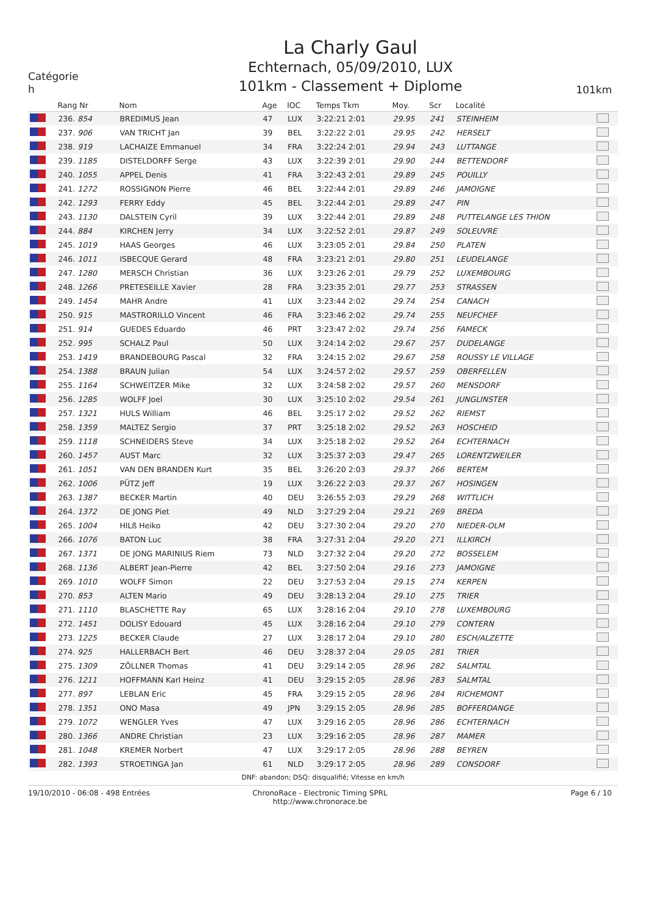Catégorie
h
La Charly Gaul
Echternach, 05/09/2010, LUX
101km - Classement + Diplome
101km
| | Rang Nr | Nom | Age | IOC | Temps Tkm | Moy. | Scr | Localité | |
| --- | --- | --- | --- | --- | --- | --- | --- | --- | --- |
| | 236. 854 | BREDIMUS Jean | 47 | LUX | 3:22:21 2:01 | 29.95 | 241 | STEINHEIM | |
| | 237. 906 | VAN TRICHT Jan | 39 | BEL | 3:22:22 2:01 | 29.95 | 242 | HERSELT | |
| | 238. 919 | LACHAIZE Emmanuel | 34 | FRA | 3:22:24 2:01 | 29.94 | 243 | LUTTANGE | |
| | 239. 1185 | DISTELDORFF Serge | 43 | LUX | 3:22:39 2:01 | 29.90 | 244 | BETTENDORF | |
| | 240. 1055 | APPEL Denis | 41 | FRA | 3:22:43 2:01 | 29.89 | 245 | POUILLY | |
| | 241. 1272 | ROSSIGNON Pierre | 46 | BEL | 3:22:44 2:01 | 29.89 | 246 | JAMOIGNE | |
| | 242. 1293 | FERRY Eddy | 45 | BEL | 3:22:44 2:01 | 29.89 | 247 | PIN | |
| | 243. 1130 | DALSTEIN Cyril | 39 | LUX | 3:22:44 2:01 | 29.89 | 248 | PUTTELANGE LES THION | |
| | 244. 884 | KIRCHEN Jerry | 34 | LUX | 3:22:52 2:01 | 29.87 | 249 | SOLEUVRE | |
| | 245. 1019 | HAAS Georges | 46 | LUX | 3:23:05 2:01 | 29.84 | 250 | PLATEN | |
| | 246. 1011 | ISBECQUE Gerard | 48 | FRA | 3:23:21 2:01 | 29.80 | 251 | LEUDELANGE | |
| | 247. 1280 | MERSCH Christian | 36 | LUX | 3:23:26 2:01 | 29.79 | 252 | LUXEMBOURG | |
| | 248. 1266 | PRETESEILLE Xavier | 28 | FRA | 3:23:35 2:01 | 29.77 | 253 | STRASSEN | |
| | 249. 1454 | MAHR Andre | 41 | LUX | 3:23:44 2:02 | 29.74 | 254 | CANACH | |
| | 250. 915 | MASTRORILLO Vincent | 46 | FRA | 3:23:46 2:02 | 29.74 | 255 | NEUFCHEF | |
| | 251. 914 | GUEDES Eduardo | 46 | PRT | 3:23:47 2:02 | 29.74 | 256 | FAMECK | |
| | 252. 995 | SCHALZ Paul | 50 | LUX | 3:24:14 2:02 | 29.67 | 257 | DUDELANGE | |
| | 253. 1419 | BRANDEBOURG Pascal | 32 | FRA | 3:24:15 2:02 | 29.67 | 258 | ROUSSY LE VILLAGE | |
| | 254. 1388 | BRAUN Julian | 54 | LUX | 3:24:57 2:02 | 29.57 | 259 | OBERFELLEN | |
| | 255. 1164 | SCHWEITZER Mike | 32 | LUX | 3:24:58 2:02 | 29.57 | 260 | MENSDORF | |
| | 256. 1285 | WOLFF Joel | 30 | LUX | 3:25:10 2:02 | 29.54 | 261 | JUNGLINSTER | |
| | 257. 1321 | HULS William | 46 | BEL | 3:25:17 2:02 | 29.52 | 262 | RIEMST | |
| | 258. 1359 | MALTEZ Sergio | 37 | PRT | 3:25:18 2:02 | 29.52 | 263 | HOSCHEID | |
| | 259. 1118 | SCHNEIDERS Steve | 34 | LUX | 3:25:18 2:02 | 29.52 | 264 | ECHTERNACH | |
| | 260. 1457 | AUST Marc | 32 | LUX | 3:25:37 2:03 | 29.47 | 265 | LORENTZWEILER | |
| | 261. 1051 | VAN DEN BRANDEN Kurt | 35 | BEL | 3:26:20 2:03 | 29.37 | 266 | BERTEM | |
| | 262. 1006 | PÜTZ Jeff | 19 | LUX | 3:26:22 2:03 | 29.37 | 267 | HOSINGEN | |
| | 263. 1387 | BECKER Martin | 40 | DEU | 3:26:55 2:03 | 29.29 | 268 | WITTLICH | |
| | 264. 1372 | DE JONG Piet | 49 | NLD | 3:27:29 2:04 | 29.21 | 269 | BREDA | |
| | 265. 1004 | HILß Heiko | 42 | DEU | 3:27:30 2:04 | 29.20 | 270 | NIEDER-OLM | |
| | 266. 1076 | BATON Luc | 38 | FRA | 3:27:31 2:04 | 29.20 | 271 | ILLKIRCH | |
| | 267. 1371 | DE JONG MARINIUS Riem | 73 | NLD | 3:27:32 2:04 | 29.20 | 272 | BOSSELEM | |
| | 268. 1136 | ALBERT Jean-Pierre | 42 | BEL | 3:27:50 2:04 | 29.16 | 273 | JAMOIGNE | |
| | 269. 1010 | WOLFF Simon | 22 | DEU | 3:27:53 2:04 | 29.15 | 274 | KERPEN | |
| | 270. 853 | ALTEN Mario | 49 | DEU | 3:28:13 2:04 | 29.10 | 275 | TRIER | |
| | 271. 1110 | BLASCHETTE Ray | 65 | LUX | 3:28:16 2:04 | 29.10 | 278 | LUXEMBOURG | |
| | 272. 1451 | DOLISY Edouard | 45 | LUX | 3:28:16 2:04 | 29.10 | 279 | CONTERN | |
| | 273. 1225 | BECKER Claude | 27 | LUX | 3:28:17 2:04 | 29.10 | 280 | ESCH/ALZETTE | |
| | 274. 925 | HALLERBACH Bert | 46 | DEU | 3:28:37 2:04 | 29.05 | 281 | TRIER | |
| | 275. 1309 | ZÖLLNER Thomas | 41 | DEU | 3:29:14 2:05 | 28.96 | 282 | SALMTAL | |
| | 276. 1211 | HOFFMANN Karl Heinz | 41 | DEU | 3:29:15 2:05 | 28.96 | 283 | SALMTAL | |
| | 277. 897 | LEBLAN Eric | 45 | FRA | 3:29:15 2:05 | 28.96 | 284 | RICHEMONT | |
| | 278. 1351 | ONO Masa | 49 | JPN | 3:29:15 2:05 | 28.96 | 285 | BOFFERDANGE | |
| | 279. 1072 | WENGLER Yves | 47 | LUX | 3:29:16 2:05 | 28.96 | 286 | ECHTERNACH | |
| | 280. 1366 | ANDRE Christian | 23 | LUX | 3:29:16 2:05 | 28.96 | 287 | MAMER | |
| | 281. 1048 | KREMER Norbert | 47 | LUX | 3:29:17 2:05 | 28.96 | 288 | BEYREN | |
| | 282. 1393 | STROETINGA Jan | 61 | NLD | 3:29:17 2:05 | 28.96 | 289 | CONSDORF | |
DNF: abandon; DSQ: disqualifié; Vitesse en km/h
19/10/2010 - 06:08 - 498 Entrées ChronoRace - Electronic Timing SPRL
http://www.chronorace.be
Page 6 / 10